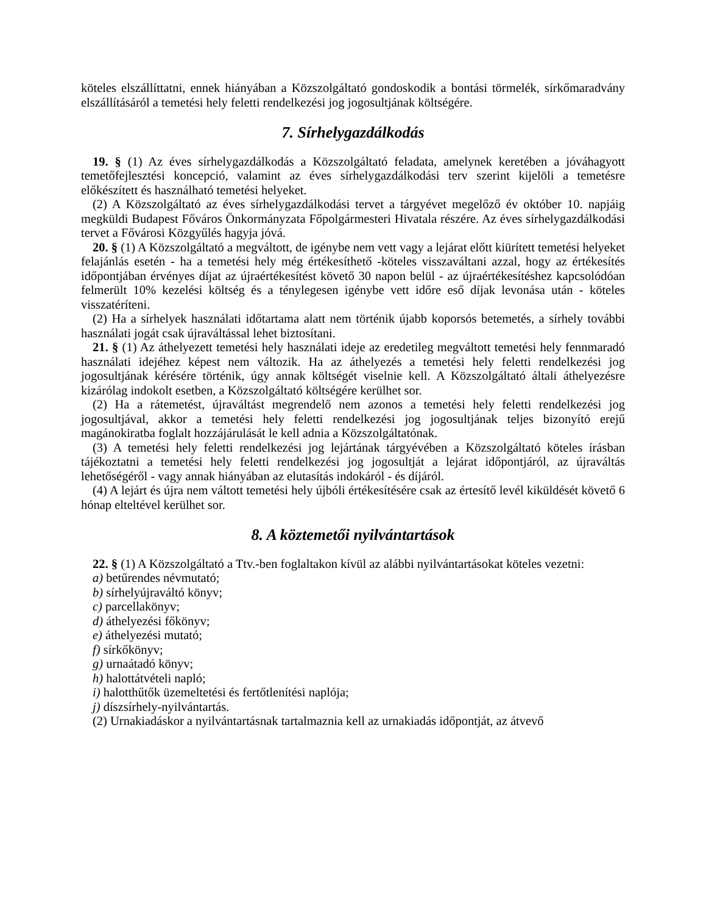köteles elszállíttatni, ennek hiányában a Közszolgáltató gondoskodik a bontási törmelék, sírkőmaradvány elszállításáról a temetési hely feletti rendelkezési jog jogosultjának költségére.
7. Sírhelygazdálkodás
19. § (1) Az éves sírhelygazdálkodás a Közszolgáltató feladata, amelynek keretében a jóváhagyott temetőfejlesztési koncepció, valamint az éves sírhelygazdálkodási terv szerint kijelöli a temetésre előkészített és használható temetési helyeket.
(2) A Közszolgáltató az éves sírhelygazdálkodási tervet a tárgyévet megelőző év október 10. napjáig megküldi Budapest Főváros Önkormányzata Főpolgármesteri Hivatala részére. Az éves sírhelygazdálkodási tervet a Fővárosi Közgyűlés hagyja jóvá.
20. § (1) A Közszolgáltató a megváltott, de igénybe nem vett vagy a lejárat előtt kiürített temetési helyeket felajánlás esetén - ha a temetési hely még értékesíthető -köteles visszaváltani azzal, hogy az értékesítés időpontjában érvényes díjat az újraértékesítést követő 30 napon belül - az újraértékesítéshez kapcsolódóan felmerült 10% kezelési költség és a ténylegesen igénybe vett időre eső díjak levonása után - köteles visszatéríteni.
(2) Ha a sírhelyek használati időtartama alatt nem történik újabb koporsós betemetés, a sírhely további használati jogát csak újraváltással lehet biztosítani.
21. § (1) Az áthelyezett temetési hely használati ideje az eredetileg megváltott temetési hely fennmaradó használati idejéhez képest nem változik. Ha az áthelyezés a temetési hely feletti rendelkezési jog jogosultjának kérésére történik, úgy annak költségét viselnie kell. A Közszolgáltató általi áthelyezésre kizárólag indokolt esetben, a Közszolgáltató költségére kerülhet sor.
(2) Ha a rátemetést, újraváltást megrendelő nem azonos a temetési hely feletti rendelkezési jog jogosultjával, akkor a temetési hely feletti rendelkezési jog jogosultjának teljes bizonyító erejű magánokiratba foglalt hozzájárulását le kell adnia a Közszolgáltatónak.
(3) A temetési hely feletti rendelkezési jog lejártának tárgyévében a Közszolgáltató köteles írásban tájékoztatni a temetési hely feletti rendelkezési jog jogosultját a lejárat időpontjáról, az újraváltás lehetőségéről - vagy annak hiányában az elutasítás indokáról - és díjáról.
(4) A lejárt és újra nem váltott temetési hely újbóli értékesítésére csak az értesítő levél kiküldését követő 6 hónap elteltével kerülhet sor.
8. A köztemetői nyilvántartások
22. § (1) A Közszolgáltató a Ttv.-ben foglaltakon kívül az alábbi nyilvántartásokat köteles vezetni:
a) betűrendes névmutató;
b) sírhelyújraváltó könyv;
c) parcellakönyv;
d) áthelyezési főkönyv;
e) áthelyezési mutató;
f) sírkőkönyv;
g) urnaátadó könyv;
h) halottátvételi napló;
i) halotthűtők üzemeltetési és fertőtlenítési naplója;
j) díszsírhely-nyilvántartás.
(2) Urnakiadáskor a nyilvántartásnak tartalmaznia kell az urnakiadás időpontját, az átvevő